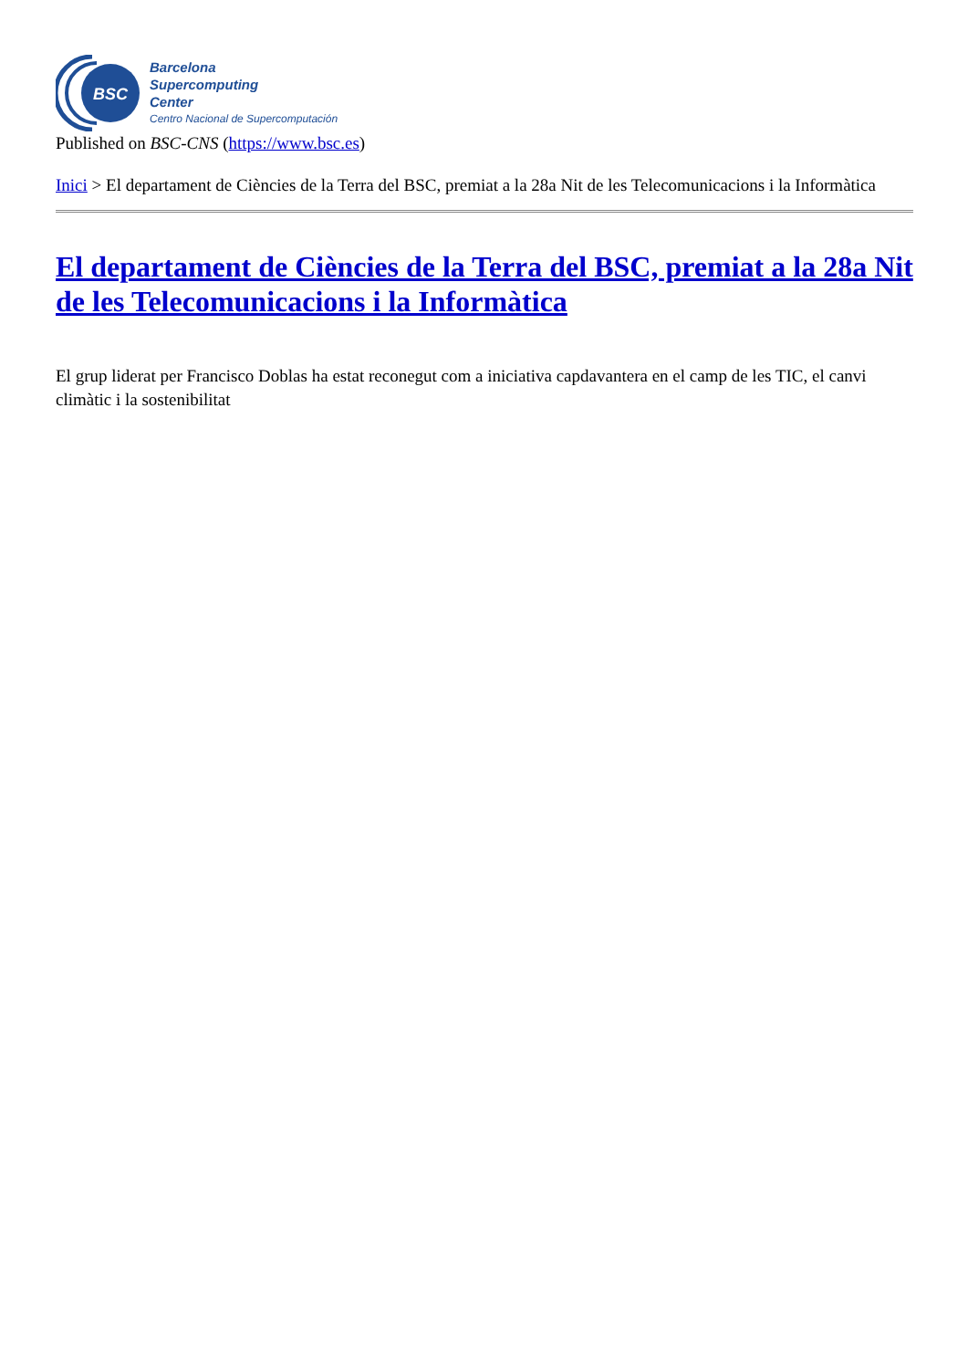BSC
Barcelona
Supercomputing
Center
Centro Nacional de Supercomputación
Published on BSC-CNS (https://www.bsc.es)
Inici > El departament de Ciències de la Terra del BSC, premiat a la 28a Nit de les Telecomunicacions i la Informàtica
El departament de Ciències de la Terra del BSC, premiat a la 28a Nit de les Telecomunicacions i la Informàtica
El grup liderat per Francisco Doblas ha estat reconegut com a iniciativa capdavantera en el camp de les TIC, el canvi climàtic i la sostenibilitat